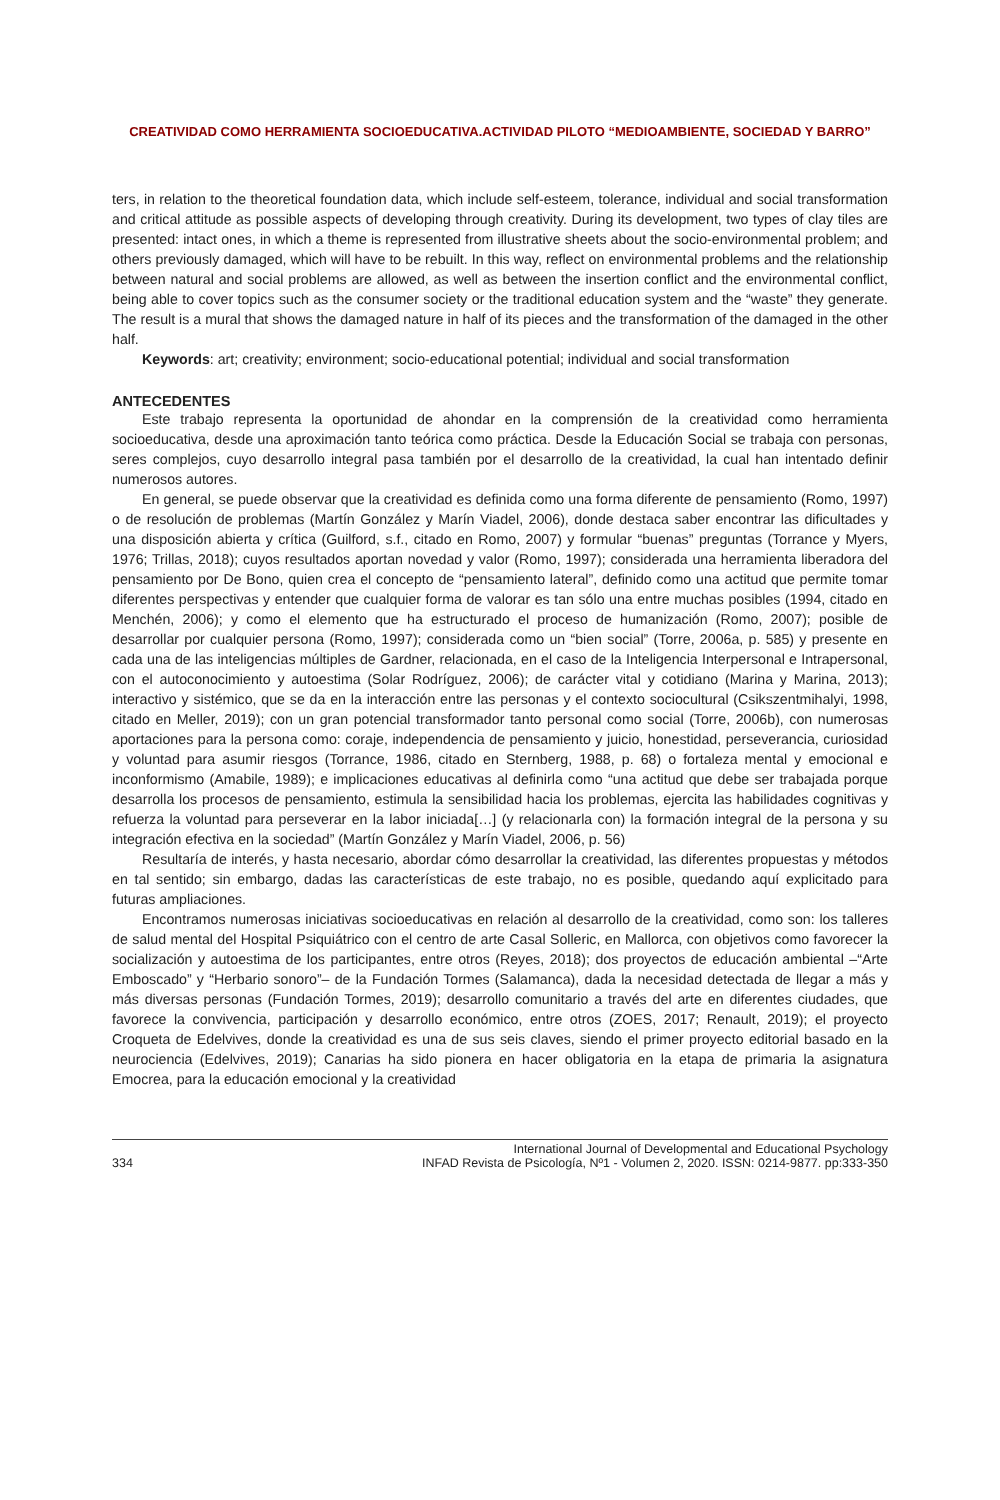CREATIVIDAD COMO HERRAMIENTA SOCIOEDUCATIVA.ACTIVIDAD PILOTO “MEDIOAMBIENTE, SOCIEDAD Y BARRO”
ters, in relation to the theoretical foundation data, which include self-esteem, tolerance, individual and social transformation and critical attitude as possible aspects of developing through creativity. During its development, two types of clay tiles are presented: intact ones, in which a theme is represented from illustrative sheets about the socio-environmental problem; and others previously damaged, which will have to be rebuilt. In this way, reflect on environmental problems and the relationship between natural and social problems are allowed, as well as between the insertion conflict and the environmental conflict, being able to cover topics such as the consumer society or the traditional education system and the “waste” they generate. The result is a mural that shows the damaged nature in half of its pieces and the transformation of the damaged in the other half.
Keywords: art; creativity; environment; socio-educational potential; individual and social transformation
ANTECEDENTES
Este trabajo representa la oportunidad de ahondar en la comprensión de la creatividad como herramienta socioeducativa, desde una aproximación tanto teórica como práctica. Desde la Educación Social se trabaja con personas, seres complejos, cuyo desarrollo integral pasa también por el desarrollo de la creatividad, la cual han intentado definir numerosos autores.
En general, se puede observar que la creatividad es definida como una forma diferente de pensamiento (Romo, 1997) o de resolución de problemas (Martín González y Marín Viadel, 2006), donde destaca saber encontrar las dificultades y una disposición abierta y crítica (Guilford, s.f., citado en Romo, 2007) y formular “buenas” preguntas (Torrance y Myers, 1976; Trillas, 2018); cuyos resultados aportan novedad y valor (Romo, 1997); considerada una herramienta liberadora del pensamiento por De Bono, quien crea el concepto de “pensamiento lateral”, definido como una actitud que permite tomar diferentes perspectivas y entender que cualquier forma de valorar es tan sólo una entre muchas posibles (1994, citado en Menchén, 2006); y como el elemento que ha estructurado el proceso de humanización (Romo, 2007); posible de desarrollar por cualquier persona (Romo, 1997); considerada como un “bien social” (Torre, 2006a, p. 585) y presente en cada una de las inteligencias múltiples de Gardner, relacionada, en el caso de la Inteligencia Interpersonal e Intrapersonal, con el autoconocimiento y autoestima (Solar Rodríguez, 2006); de carácter vital y cotidiano (Marina y Marina, 2013); interactivo y sistémico, que se da en la interacción entre las personas y el contexto sociocultural (Csikszentmihalyi, 1998, citado en Meller, 2019); con un gran potencial transformador tanto personal como social (Torre, 2006b), con numerosas aportaciones para la persona como: coraje, independencia de pensamiento y juicio, honestidad, perseverancia, curiosidad y voluntad para asumir riesgos (Torrance, 1986, citado en Sternberg, 1988, p. 68) o fortaleza mental y emocional e inconformismo (Amabile, 1989); e implicaciones educativas al definirla como “una actitud que debe ser trabajada porque desarrolla los procesos de pensamiento, estimula la sensibilidad hacia los problemas, ejercita las habilidades cognitivas y refuerza la voluntad para perseverar en la labor iniciada[…] (y relacionarla con) la formación integral de la persona y su integración efectiva en la sociedad” (Martín González y Marín Viadel, 2006, p. 56)
Resultaría de interés, y hasta necesario, abordar cómo desarrollar la creatividad, las diferentes propuestas y métodos en tal sentido; sin embargo, dadas las características de este trabajo, no es posible, quedando aquí explicitado para futuras ampliaciones.
Encontramos numerosas iniciativas socioeducativas en relación al desarrollo de la creatividad, como son: los talleres de salud mental del Hospital Psiquiátrico con el centro de arte Casal Solleric, en Mallorca, con objetivos como favorecer la socialización y autoestima de los participantes, entre otros (Reyes, 2018); dos proyectos de educación ambiental –“Arte Emboscado” y “Herbario sonoro”– de la Fundación Tormes (Salamanca), dada la necesidad detectada de llegar a más y más diversas personas (Fundación Tormes, 2019); desarrollo comunitario a través del arte en diferentes ciudades, que favorece la convivencia, participación y desarrollo económico, entre otros (ZOES, 2017; Renault, 2019); el proyecto Croqueta de Edelvives, donde la creatividad es una de sus seis claves, siendo el primer proyecto editorial basado en la neurociencia (Edelvives, 2019); Canarias ha sido pionera en hacer obligatoria en la etapa de primaria la asignatura Emocrea, para la educación emocional y la creatividad
334 International Journal of Developmental and Educational Psychology
INFAD Revista de Psicología, Nº1 - Volumen 2, 2020. ISSN: 0214-9877. pp:333-350